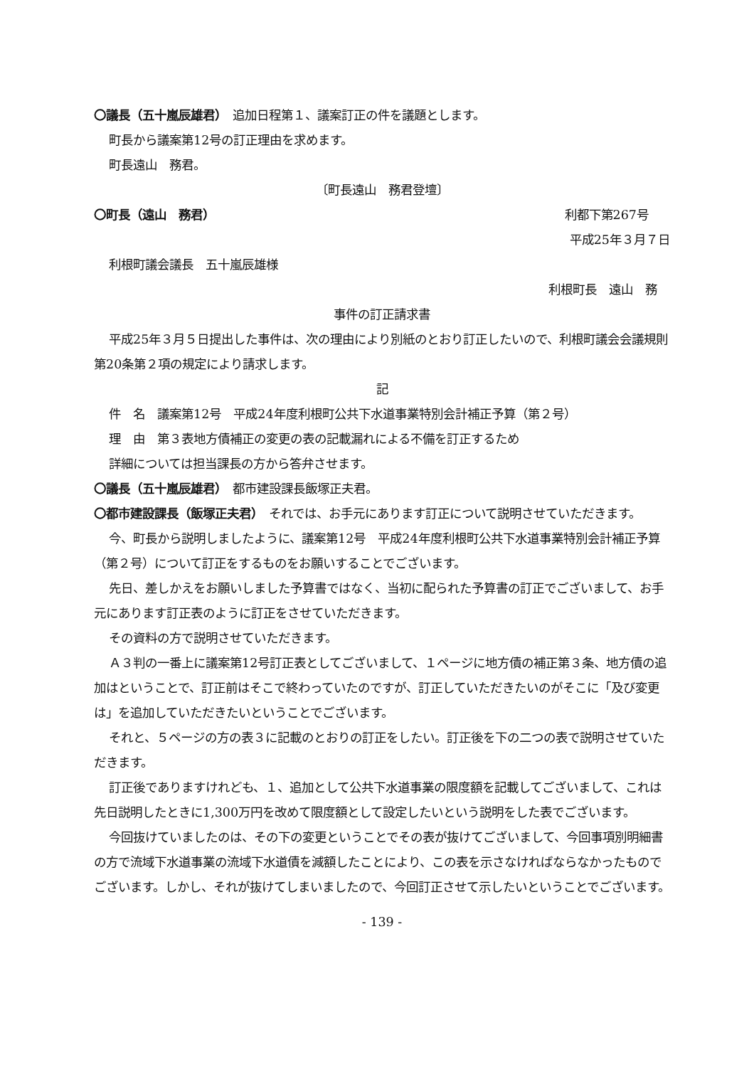〇議長（五十嵐辰雄君）　追加日程第１、議案訂正の件を議題とします。
町長から議案第12号の訂正理由を求めます。
町長遠山　務君。
〔町長遠山　務君登壇〕
〇町長（遠山　務君） 利都下第267号
平成25年３月７日
利根町議会議長　五十嵐辰雄様
利根町長　遠山　務
事件の訂正請求書
平成25年３月５日提出した事件は、次の理由により別紙のとおり訂正したいので、利根町議会会議規則第20条第２項の規定により請求します。
記
件　名　議案第12号　平成24年度利根町公共下水道事業特別会計補正予算（第２号）
理　由　第３表地方債補正の変更の表の記載漏れによる不備を訂正するため
詳細については担当課長の方から答弁させます。
〇議長（五十嵐辰雄君）　都市建設課長飯塚正夫君。
〇都市建設課長（飯塚正夫君）　それでは、お手元にあります訂正について説明させていただきます。
今、町長から説明しましたように、議案第12号　平成24年度利根町公共下水道事業特別会計補正予算（第２号）について訂正をするものをお願いすることでございます。
先日、差しかえをお願いしました予算書ではなく、当初に配られた予算書の訂正でございまして、お手元にあります訂正表のように訂正をさせていただきます。
その資料の方で説明させていただきます。
Ａ３判の一番上に議案第12号訂正表としてございまして、１ページに地方債の補正第３条、地方債の追加はということで、訂正前はそこで終わっていたのですが、訂正していただきたいのがそこに「及び変更は」を追加していただきたいということでございます。
それと、５ページの方の表３に記載のとおりの訂正をしたい。訂正後を下の二つの表で説明させていただきます。
訂正後でありますけれども、１、追加として公共下水道事業の限度額を記載してございまして、これは先日説明したときに1,300万円を改めて限度額として設定したいという説明をした表でございます。
今回抜けていましたのは、その下の変更ということでその表が抜けてございまして、今回事項別明細書の方で流域下水道事業の流域下水道債を減額したことにより、この表を示さなければならなかったものでございます。しかし、それが抜けてしまいましたので、今回訂正させて示したいということでございます。
- 139 -